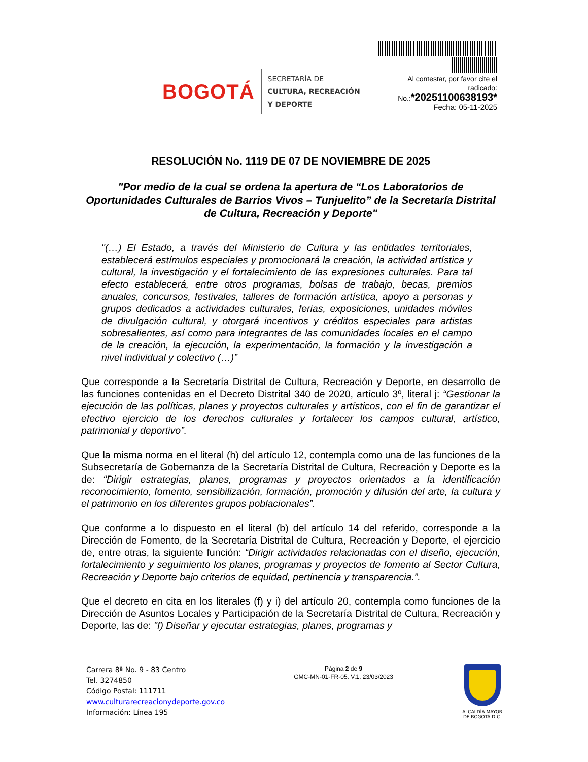BOGOTÁ
SECRETARÍA DE
CULTURA, RECREACIÓN
Y DEPORTE
Al contestar, por favor cite el
radicado:
No.:*20251100638193*
Fecha: 05-11-2025
RESOLUCIÓN No. 1119 DE 07 DE NOVIEMBRE DE 2025
"Por medio de la cual se ordena la apertura de “Los Laboratorios de Oportunidades Culturales de Barrios Vivos – Tunjuelito” de la Secretaría Distrital de Cultura, Recreación y Deporte"
"(…) El Estado, a través del Ministerio de Cultura y las entidades territoriales, establecerá estímulos especiales y promocionará la creación, la actividad artística y cultural, la investigación y el fortalecimiento de las expresiones culturales. Para tal efecto establecerá, entre otros programas, bolsas de trabajo, becas, premios anuales, concursos, festivales, talleres de formación artística, apoyo a personas y grupos dedicados a actividades culturales, ferias, exposiciones, unidades móviles de divulgación cultural, y otorgará incentivos y créditos especiales para artistas sobresalientes, así como para integrantes de las comunidades locales en el campo de la creación, la ejecución, la experimentación, la formación y la investigación a nivel individual y colectivo (…)”
Que corresponde a la Secretaría Distrital de Cultura, Recreación y Deporte, en desarrollo de las funciones contenidas en el Decreto Distrital 340 de 2020, artículo 3º, literal j: “Gestionar la ejecución de las políticas, planes y proyectos culturales y artísticos, con el fin de garantizar el efectivo ejercicio de los derechos culturales y fortalecer los campos cultural, artístico, patrimonial y deportivo”.
Que la misma norma en el literal (h) del artículo 12, contempla como una de las funciones de la Subsecretaría de Gobernanza de la Secretaría Distrital de Cultura, Recreación y Deporte es la de: “Dirigir estrategias, planes, programas y proyectos orientados a la identificación reconocimiento, fomento, sensibilización, formación, promoción y difusión del arte, la cultura y el patrimonio en los diferentes grupos poblacionales”.
Que conforme a lo dispuesto en el literal (b) del artículo 14 del referido, corresponde a la Dirección de Fomento, de la Secretaría Distrital de Cultura, Recreación y Deporte, el ejercicio de, entre otras, la siguiente función: “Dirigir actividades relacionadas con el diseño, ejecución, fortalecimiento y seguimiento los planes, programas y proyectos de fomento al Sector Cultura, Recreación y Deporte bajo criterios de equidad, pertinencia y transparencia.”.
Que el decreto en cita en los literales (f) y i) del artículo 20, contempla como funciones de la Dirección de Asuntos Locales y Participación de la Secretaría Distrital de Cultura, Recreación y Deporte, las de: "f) Diseñar y ejecutar estrategias, planes, programas y
Carrera 8ª No. 9 - 83 Centro
Tel. 3274850
Código Postal: 111711
www.culturarecreacionydeporte.gov.co
Información: Línea 195
Página 2 de 9
GMC-MN-01-FR-05. V.1. 23/03/2023
ALCALDÍA MAYOR
DE BOGOTÁ D.C.